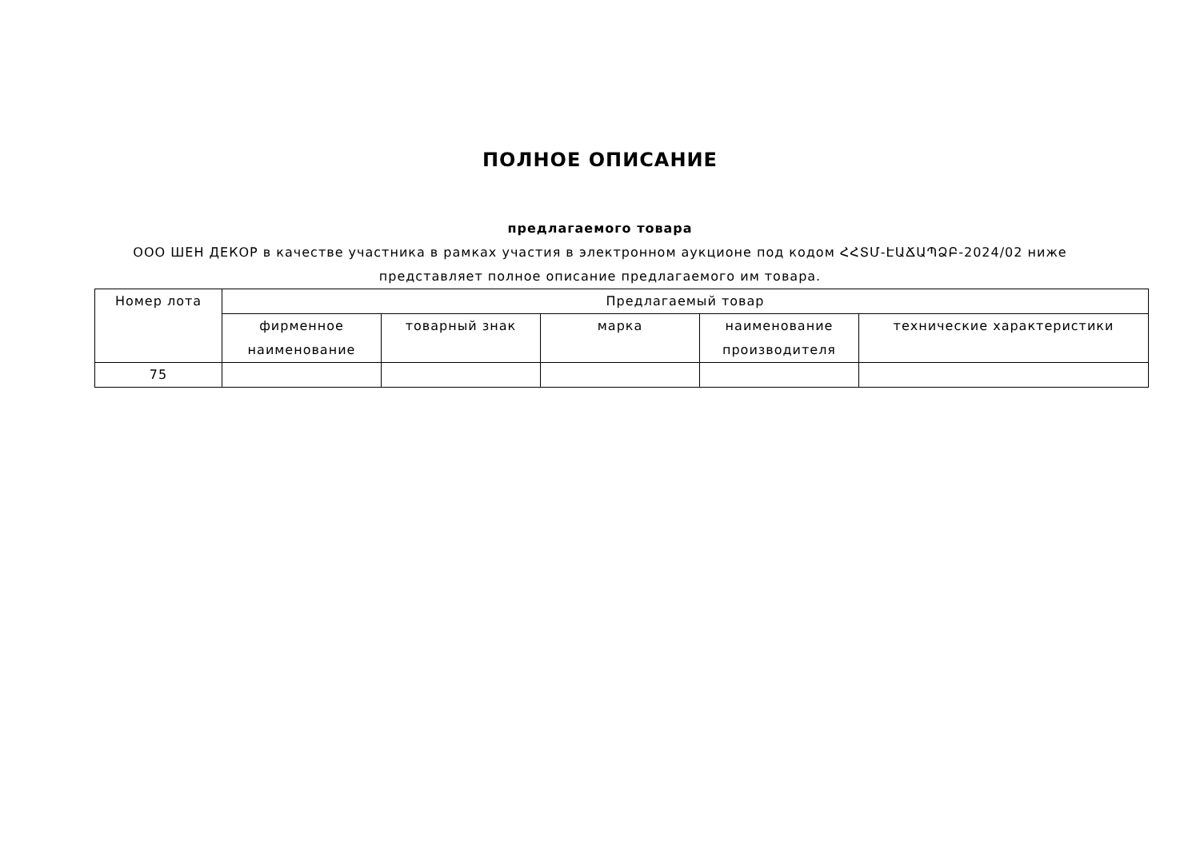ПОЛНОЕ ОПИСАНИЕ
предлагаемого товара
ООО ШЕН ДЕКОР в качестве участника в рамках участия в электронном аукционе под кодом ՀՀՏՄ-ԷԱՃԱՊՁԲ-2024/02 ниже представляет полное описание предлагаемого им товара.
| Номер лота | Предлагаемый товар | | | | |
| --- | --- | --- | --- | --- | --- |
| | фирменное наименование | товарный знак | марка | наименование производителя | технические характеристики |
| 75 | | | | | |